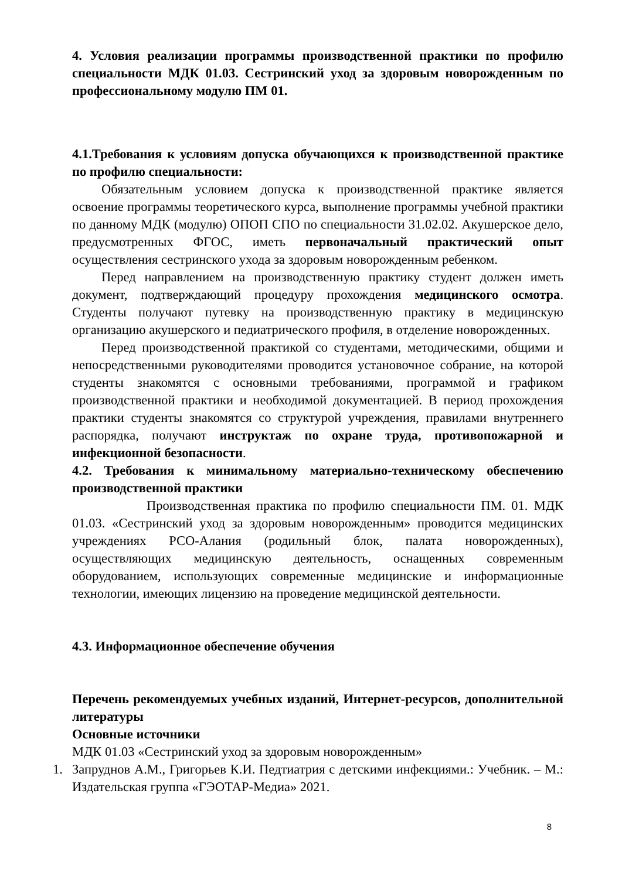4. Условия реализации программы производственной практики по профилю специальности МДК 01.03. Сестринский уход за здоровым новорожденным по профессиональному модулю ПМ 01.
4.1.Требования к условиям допуска обучающихся к производственной практике по профилю специальности:
Обязательным условием допуска к производственной практике является освоение программы теоретического курса, выполнение программы учебной практики по данному МДК (модулю) ОПОП СПО по специальности 31.02.02. Акушерское дело, предусмотренных ФГОС, иметь первоначальный практический опыт осуществления сестринского ухода за здоровым новорожденным ребенком.
Перед направлением на производственную практику студент должен иметь документ, подтверждающий процедуру прохождения медицинского осмотра. Студенты получают путевку на производственную практику в медицинскую организацию акушерского и педиатрического профиля, в отделение новорожденных.
Перед производственной практикой со студентами, методическими, общими и непосредственными руководителями проводится установочное собрание, на которой студенты знакомятся с основными требованиями, программой и графиком производственной практики и необходимой документацией. В период прохождения практики студенты знакомятся со структурой учреждения, правилами внутреннего распорядка, получают инструктаж по охране труда, противопожарной и инфекционной безопасности.
4.2. Требования к минимальному материально-техническому обеспечению производственной практики
Производственная практика по профилю специальности ПМ. 01. МДК 01.03. «Сестринский уход за здоровым новорожденным» проводится медицинских учреждениях РСО-Алания (родильный блок, палата новорожденных), осуществляющих медицинскую деятельность, оснащенных современным оборудованием, использующих современные медицинские и информационные технологии, имеющих лицензию на проведение медицинской деятельности.
4.3. Информационное обеспечение обучения
Перечень рекомендуемых учебных изданий, Интернет-ресурсов, дополнительной литературы
Основные источники
МДК 01.03 «Сестринский уход за здоровым новорожденным»
1. Запруднов А.М., Григорьев К.И. Педтиатрия с детскими инфекциями.: Учебник. – М.: Издательская группа «ГЭОТАР-Медиа» 2021.
8